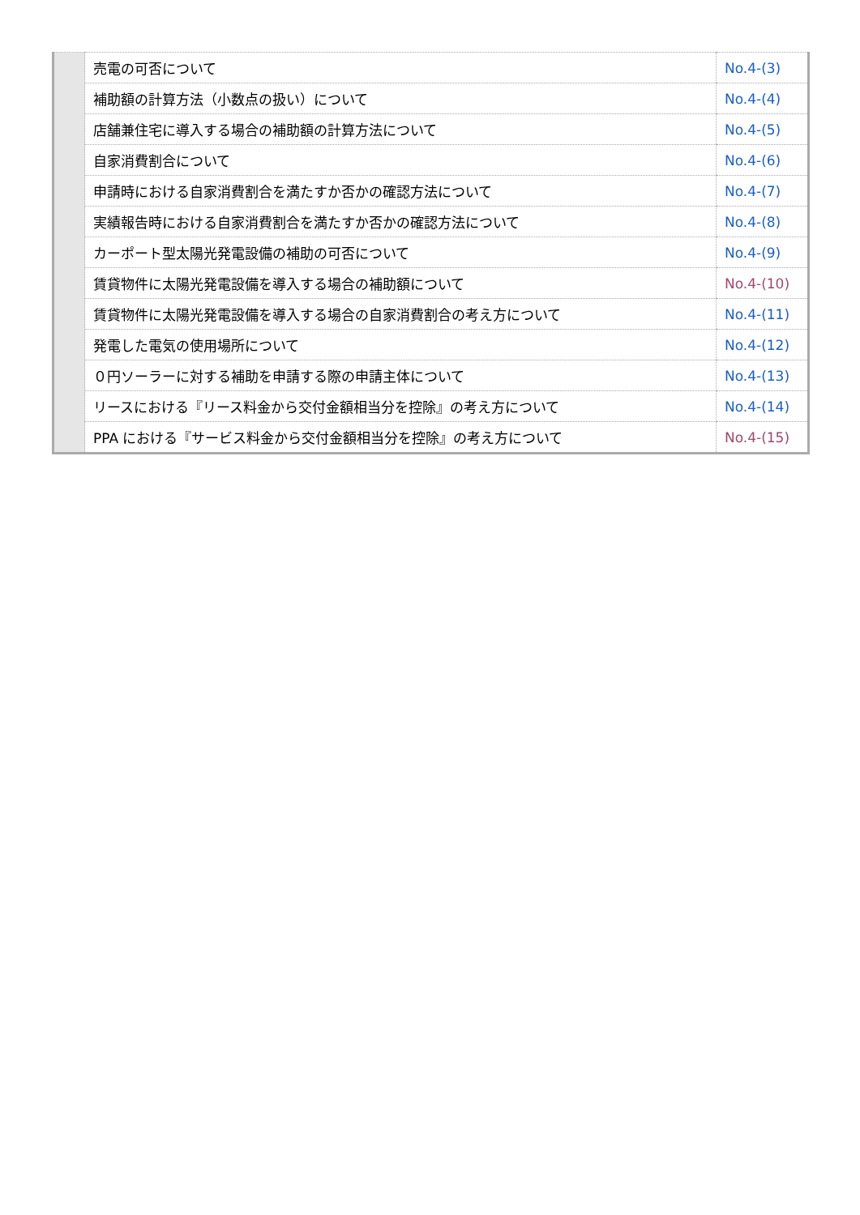| | 売電の可否について | No.4-(3) |
| | 補助額の計算方法（小数点の扱い）について | No.4-(4) |
| | 店舗兼住宅に導入する場合の補助額の計算方法について | No.4-(5) |
| | 自家消費割合について | No.4-(6) |
| | 申請時における自家消費割合を満たすか否かの確認方法について | No.4-(7) |
| | 実績報告時における自家消費割合を満たすか否かの確認方法について | No.4-(8) |
| | カーポート型太陽光発電設備の補助の可否について | No.4-(9) |
| | 賃貸物件に太陽光発電設備を導入する場合の補助額について | No.4-(10) |
| | 賃貸物件に太陽光発電設備を導入する場合の自家消費割合の考え方について | No.4-(11) |
| | 発電した電気の使用場所について | No.4-(12) |
| | ０円ソーラーに対する補助を申請する際の申請主体について | No.4-(13) |
| | リースにおける『リース料金から交付金額相当分を控除』の考え方について | No.4-(14) |
| | PPA における『サービス料金から交付金額相当分を控除』の考え方について | No.4-(15) |